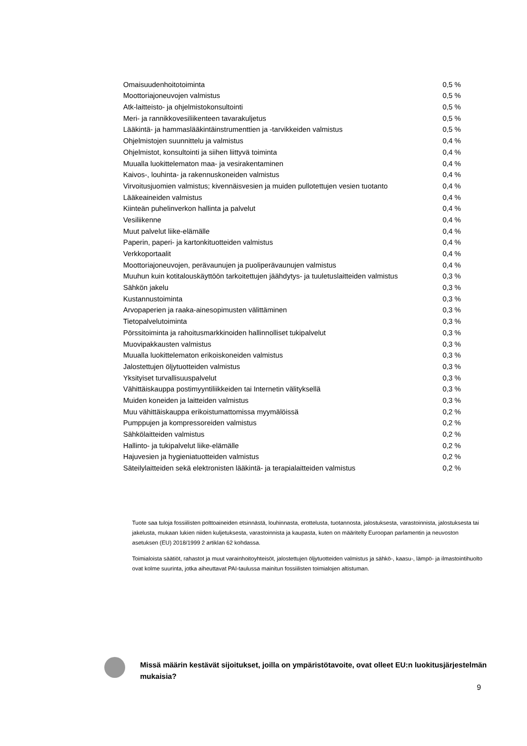| Omaisuudenhoitotoiminta | 0,5 % |
| Moottoriajoneuvojen valmistus | 0,5 % |
| Atk-laitteisto- ja ohjelmistokonsultointi | 0,5 % |
| Meri- ja rannikkovesiliikenteen tavarakuljetus | 0,5 % |
| Lääkintä- ja hammaslääkintäinstrumenttien ja -tarvikkeiden valmistus | 0,5 % |
| Ohjelmistojen suunnittelu ja valmistus | 0,4 % |
| Ohjelmistot, konsultointi ja siihen liittyvä toiminta | 0,4 % |
| Muualla luokittelematon maa- ja vesirakentaminen | 0,4 % |
| Kaivos-, louhinta- ja rakennuskoneiden valmistus | 0,4 % |
| Virvoitusjuomien valmistus; kivennäisvesien ja muiden pullotettujen vesien tuotanto | 0,4 % |
| Lääkeaineiden valmistus | 0,4 % |
| Kiinteän puhelinverkon hallinta ja palvelut | 0,4 % |
| Vesiliikenne | 0,4 % |
| Muut palvelut liike-elämälle | 0,4 % |
| Paperin, paperi- ja kartonkituotteiden valmistus | 0,4 % |
| Verkkoportaalit | 0,4 % |
| Moottoriajoneuvojen, perävaunujen ja puoliperävaunujen valmistus | 0,4 % |
| Muuhun kuin kotitalouskäyttöön tarkoitettujen jäähdytys- ja tuuletuslaitteiden valmistus | 0,3 % |
| Sähkön jakelu | 0,3 % |
| Kustannustoiminta | 0,3 % |
| Arvopaperien ja raaka-ainesopimusten välittäminen | 0,3 % |
| Tietopalvelutoiminta | 0,3 % |
| Pörssitoiminta ja rahoitusmarkkinoiden hallinnolliset tukipalvelut | 0,3 % |
| Muovipakkausten valmistus | 0,3 % |
| Muualla luokittelematon erikoiskoneiden valmistus | 0,3 % |
| Jalostettujen öljytuotteiden valmistus | 0,3 % |
| Yksityiset turvallisuuspalvelut | 0,3 % |
| Vähittäiskauppa postimyyntiliikkeiden tai Internetin välityksellä | 0,3 % |
| Muiden koneiden ja laitteiden valmistus | 0,3 % |
| Muu vähittäiskauppa erikoistumattomissa myymälöissä | 0,2 % |
| Pumppujen ja kompressoreiden valmistus | 0,2 % |
| Sähkölaitteiden valmistus | 0,2 % |
| Hallinto- ja tukipalvelut liike-elämälle | 0,2 % |
| Hajuvesien ja hygieniatuotteiden valmistus | 0,2 % |
| Säteilylaitteiden sekä elektronisten lääkintä- ja terapialaitteiden valmistus | 0,2 % |
Tuote saa tuloja fossiilisten polttoaineiden etsinnästä, louhinnasta, erottelusta, tuotannosta, jalostuksesta, varastoinnista, jalostuksesta tai jakelusta, mukaan lukien niiden kuljetuksesta, varastoinnista ja kaupasta, kuten on määritelty Euroopan parlamentin ja neuvoston asetuksen (EU) 2018/1999 2 artiklan 62 kohdassa.
Toimialoista säätiöt, rahastot ja muut varainhoitoyhteisöt, jalostettujen öljytuotteiden valmistus ja sähkö-, kaasu-, lämpö- ja ilmastointihuolto ovat kolme suurinta, jotka aiheuttavat PAI-taulussa mainitun fossiilisten toimialojen altistuman.
Missä määrin kestävät sijoitukset, joilla on ympäristötavoite, ovat olleet EU:n luokitusjärjestelmän mukaisia?
9